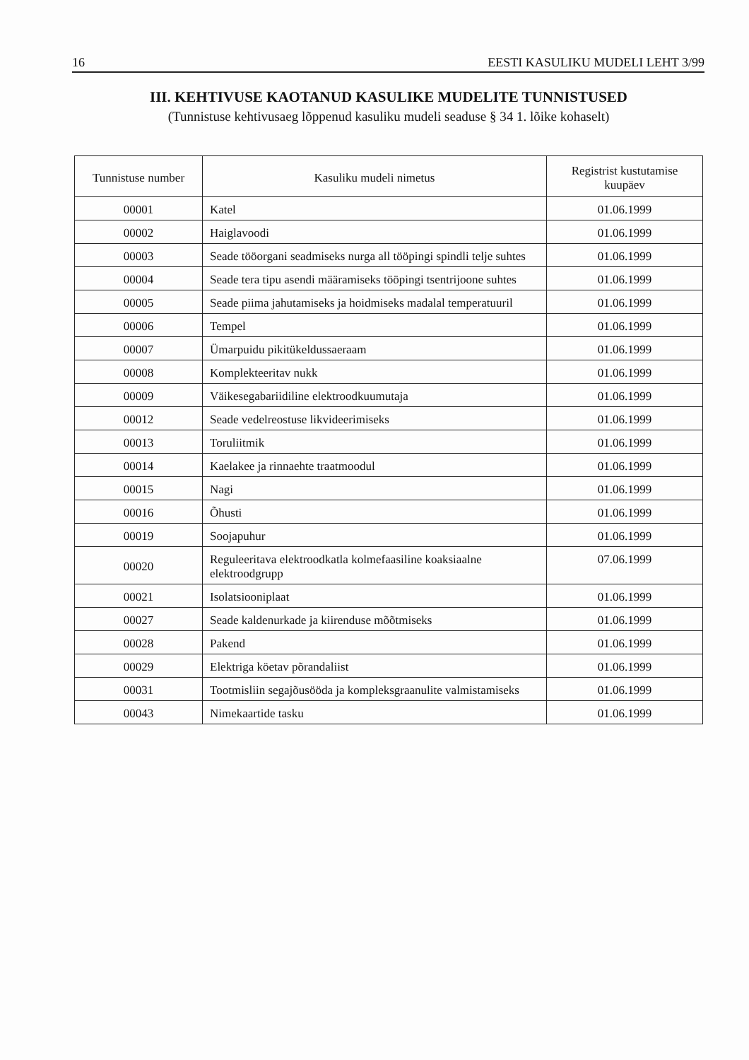16 EESTI KASULIKU MUDELI LEHT 3/99
III. KEHTIVUSE KAOTANUD KASULIKE MUDELITE TUNNISTUSED
(Tunnistuse kehtivusaeg lõppenud kasuliku mudeli seaduse § 34 1. lõike kohaselt)
| Tunnistuse number | Kasuliku mudeli nimetus | Registrist kustutamise kuupäev |
| --- | --- | --- |
| 00001 | Katel | 01.06.1999 |
| 00002 | Haiglavoodi | 01.06.1999 |
| 00003 | Seade tööorgani seadmiseks nurga all tööpingi spindli telje suhtes | 01.06.1999 |
| 00004 | Seade tera tipu asendi määramiseks tööpingi tsentrijoone suhtes | 01.06.1999 |
| 00005 | Seade piima jahutamiseks ja hoidmiseks madalal temperatuuril | 01.06.1999 |
| 00006 | Tempel | 01.06.1999 |
| 00007 | Ümarpuidu pikitükeldussaeraam | 01.06.1999 |
| 00008 | Komplekteeritav nukk | 01.06.1999 |
| 00009 | Väikesegabariidiline elektroodkuumutaja | 01.06.1999 |
| 00012 | Seade vedelreostuse likvideerimiseks | 01.06.1999 |
| 00013 | Toruliitmik | 01.06.1999 |
| 00014 | Kaelakee ja rinnaehte traatmoodul | 01.06.1999 |
| 00015 | Nagi | 01.06.1999 |
| 00016 | Õhusti | 01.06.1999 |
| 00019 | Soojapuhur | 01.06.1999 |
| 00020 | Reguleeritava elektroodkatla kolmefaasiline koaksiaalne elektroodgrupp | 07.06.1999 |
| 00021 | Isolatsiooniplaat | 01.06.1999 |
| 00027 | Seade kaldenurkade ja kiirenduse mõõtmiseks | 01.06.1999 |
| 00028 | Pakend | 01.06.1999 |
| 00029 | Elektriga köetav põrandaliist | 01.06.1999 |
| 00031 | Tootmisliin segajõusööda ja kompleksgraanulite valmistamiseks | 01.06.1999 |
| 00043 | Nimekaartide tasku | 01.06.1999 |